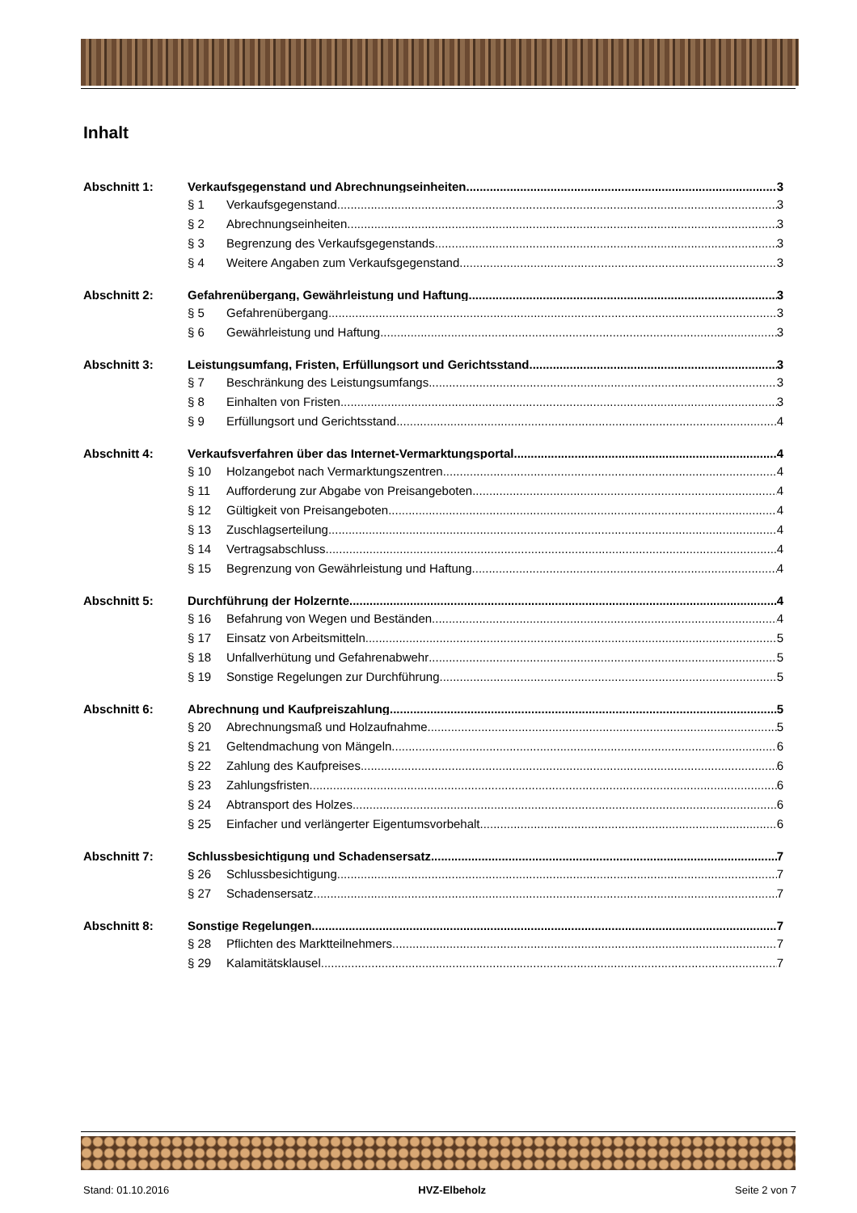Inhalt
Abschnitt 1: Verkaufsgegenstand und Abrechnungseinheiten 3
§ 1 Verkaufsgegenstand 3
§ 2 Abrechnungseinheiten 3
§ 3 Begrenzung des Verkaufsgegenstands 3
§ 4 Weitere Angaben zum Verkaufsgegenstand 3
Abschnitt 2: Gefahrenübergang, Gewährleistung und Haftung 3
§ 5 Gefahrenübergang 3
§ 6 Gewährleistung und Haftung 3
Abschnitt 3: Leistungsumfang, Fristen, Erfüllungsort und Gerichtsstand 3
§ 7 Beschränkung des Leistungsumfangs 3
§ 8 Einhalten von Fristen 3
§ 9 Erfüllungsort und Gerichtsstand 4
Abschnitt 4: Verkaufsverfahren über das Internet-Vermarktungsportal 4
§ 10 Holzangebot nach Vermarktungszentren 4
§ 11 Aufforderung zur Abgabe von Preisangeboten 4
§ 12 Gültigkeit von Preisangeboten 4
§ 13 Zuschlagserteilung 4
§ 14 Vertragsabschluss 4
§ 15 Begrenzung von Gewährleistung und Haftung 4
Abschnitt 5: Durchführung der Holzernte 4
§ 16 Befahrung von Wegen und Beständen 4
§ 17 Einsatz von Arbeitsmitteln 5
§ 18 Unfallverhütung und Gefahrenabwehr 5
§ 19 Sonstige Regelungen zur Durchführung 5
Abschnitt 6: Abrechnung und Kaufpreiszahlung 5
§ 20 Abrechnungsmaß und Holzaufnahme 5
§ 21 Geltendmachung von Mängeln 6
§ 22 Zahlung des Kaufpreises 6
§ 23 Zahlungsfristen 6
§ 24 Abtransport des Holzes 6
§ 25 Einfacher und verlängerter Eigentumsvorbehalt 6
Abschnitt 7: Schlussbesichtigung und Schadensersatz 7
§ 26 Schlussbesichtigung 7
§ 27 Schadensersatz 7
Abschnitt 8: Sonstige Regelungen 7
§ 28 Pflichten des Marktteilnehmers 7
§ 29 Kalamitätsklausel 7
Stand: 01.10.2016 HVZ-Elbeholz Seite 2 von 7